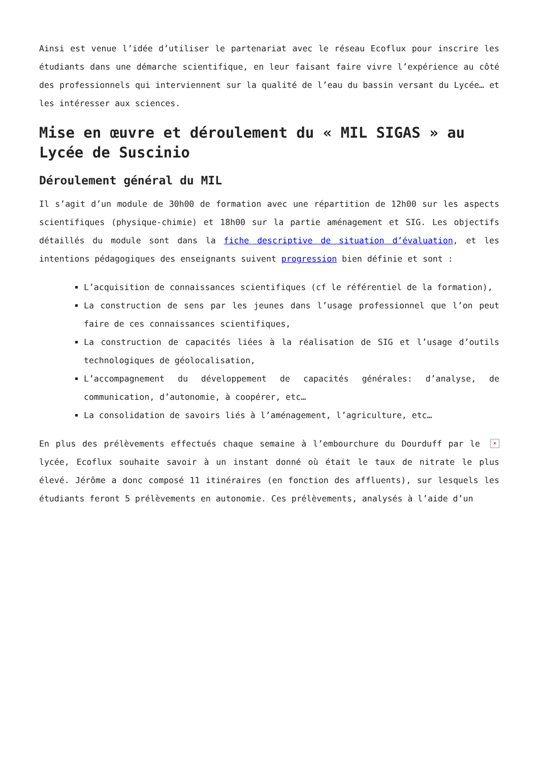Ainsi est venue l’idée d’utiliser le partenariat avec le réseau Ecoflux pour inscrire les étudiants dans une démarche scientifique, en leur faisant faire vivre l’expérience au côté des professionnels qui interviennent sur la qualité de l’eau du bassin versant du Lycée… et les intéresser aux sciences.
Mise en œuvre et déroulement du « MIL SIGAS » au Lycée de Suscinio
Déroulement général du MIL
Il s’agit d’un module de 30h00 de formation avec une répartition de 12h00 sur les aspects scientifiques (physique-chimie) et 18h00 sur la partie aménagement et SIG. Les objectifs détaillés du module sont dans la fiche descriptive de situation d’évaluation, et les intentions pédagogiques des enseignants suivent progression bien définie et sont :
L’acquisition de connaissances scientifiques (cf le référentiel de la formation),
La construction de sens par les jeunes dans l’usage professionnel que l’on peut faire de ces connaissances scientifiques,
La construction de capacités liées à la réalisation de SIG et l’usage d’outils technologiques de géolocalisation,
L’accompagnement du développement de capacités générales: d’analyse, de communication, d’autonomie, à coopérer, etc…
La consolidation de savoirs liés à l’aménagement, l’agriculture, etc…
× En plus des prélèvements effectués chaque semaine à l’embourchure du Dourduff par le lycée, Ecoflux souhaite savoir à un instant donné où était le taux de nitrate le plus élevé. Jérôme a donc composé 11 itinéraires (en fonction des affluents), sur lesquels les étudiants feront 5 prélèvements en autonomie. Ces prélèvements, analysés à l’aide d’un